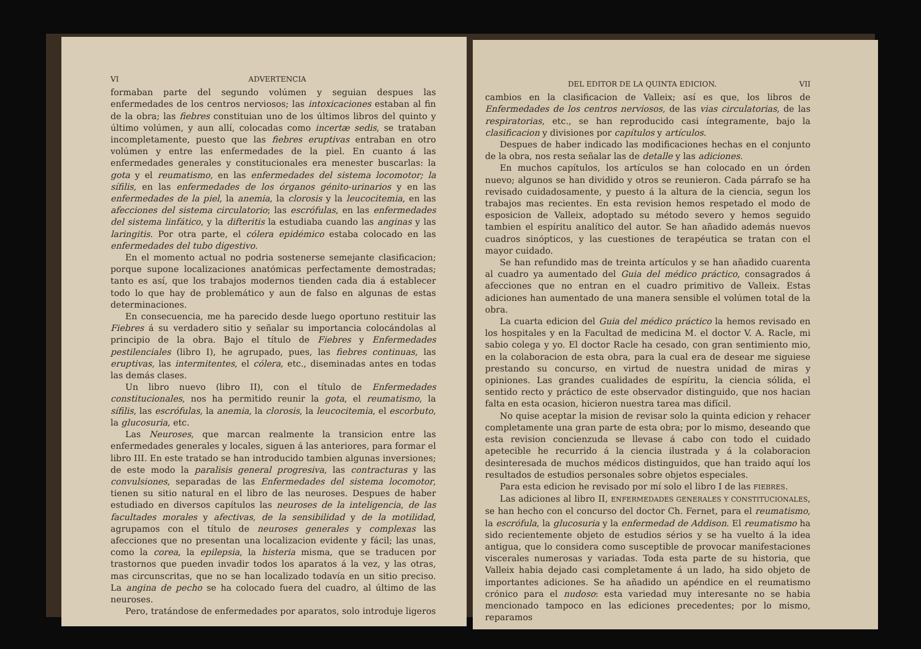VI ADVERTENCIA
formaban parte del segundo volúmen y seguian despues las enfermedades de los centros nerviosos; las intoxicaciones estaban al fin de la obra; las fiebres constituian uno de los últimos libros del quinto y último volúmen, y aun allí, colocadas como incertæ sedis, se trataban incompletamente, puesto que las fiebres eruptivas entraban en otro volúmen y entre las enfermedades de la piel. En cuanto á las enfermedades generales y constitucionales era menester buscarlas: la gota y el reumatismo, en las enfermedades del sistema locomotor; la sífilis, en las enfermedades de los órganos génito-urinarios y en las enfermedades de la piel, la anemia, la clorosis y la leucocitemia, en las afecciones del sistema circulatorio; las escrófulas, en las enfermedades del sistema linfático, y la difteritis la estudiaba cuando las anginas y las laringitis. Por otra parte, el cólera epidémico estaba colocado en las enfermedades del tubo digestivo.
En el momento actual no podria sostenerse semejante clasificacion; porque supone localizaciones anatómicas perfectamente demostradas; tanto es así, que los trabajos modernos tienden cada dia á establecer todo lo que hay de problemático y aun de falso en algunas de estas determinaciones.
En consecuencia, me ha parecido desde luego oportuno restituir las Fiebres á su verdadero sitio y señalar su importancia colocándolas al principio de la obra. Bajo el título de Fiebres y Enfermedades pestilenciales (libro I), he agrupado, pues, las fiebres continuas, las eruptivas, las intermitentes, el cólera, etc., diseminadas antes en todas las demás clases.
Un libro nuevo (libro II), con el título de Enfermedades constitucionales, nos ha permitido reunir la gota, el reumatismo, la sífilis, las escrófulas, la anemia, la clorosis, la leucocitemia, el escorbuto, la glucosuria, etc.
Las Neuroses, que marcan realmente la transicion entre las enfermedades generales y locales, siguen á las anteriores, para formar el libro III. En este tratado se han introducido tambien algunas inversiones; de este modo la paralisis general progresiva, las contracturas y las convulsiones, separadas de las Enfermedades del sistema locomotor, tienen su sitio natural en el libro de las neuroses. Despues de haber estudiado en diversos capítulos las neuroses de la inteligencia, de las facultades morales y afectivas, de la sensibilidad y de la motilidad, agrupamos con el título de neuroses generales y complexas las afecciones que no presentan una localizacion evidente y fácil; las unas, como la corea, la epilepsia, la histeria misma, que se traducen por trastornos que pueden invadir todos los aparatos á la vez, y las otras, mas circunscritas, que no se han localizado todavía en un sitio preciso. La angina de pecho se ha colocado fuera del cuadro, al último de las neuroses.
Pero, tratándose de enfermedades por aparatos, solo introduje ligeros
DEL EDITOR DE LA QUINTA EDICION. VII
cambios en la clasificacion de Valleix; así es que, los libros de Enfermedades de los centros nerviosos, de las vias circulatorias, de las respiratorias, etc., se han reproducido casi íntegramente, bajo la clasificacion y divisiones por capítulos y artículos.
Despues de haber indicado las modificaciones hechas en el conjunto de la obra, nos resta señalar las de detalle y las adiciones.
En muchos capítulos, los artículos se han colocado en un órden nuevo; algunos se han dividido y otros se reunieron. Cada párrafo se ha revisado cuidadosamente, y puesto á la altura de la ciencia, segun los trabajos mas recientes. En esta revision hemos respetado el modo de esposicion de Valleix, adoptado su método severo y hemos seguido tambien el espíritu analítico del autor. Se han añadido además nuevos cuadros sinópticos, y las cuestiones de terapéutica se tratan con el mayor cuidado.
Se han refundido mas de treinta artículos y se han añadido cuarenta al cuadro ya aumentado del Guia del médico práctico, consagrados á afecciones que no entran en el cuadro primitivo de Valleix. Estas adiciones han aumentado de una manera sensible el volúmen total de la obra.
La cuarta edicion del Guia del médico práctico la hemos revisado en los hospitales y en la Facultad de medicina M. el doctor V. A. Racle, mi sabio colega y yo. El doctor Racle ha cesado, con gran sentimiento mio, en la colaboracion de esta obra, para la cual era de desear me siguiese prestando su concurso, en virtud de nuestra unidad de miras y opiniones. Las grandes cualidades de espíritu, la ciencia sólida, el sentido recto y práctico de este observador distinguido, que nos hacian falta en esta ocasion, hicieron nuestra tarea mas difícil.
No quise aceptar la mision de revisar solo la quinta edicion y rehacer completamente una gran parte de esta obra; por lo mismo, deseando que esta revision concienzuda se llevase á cabo con todo el cuidado apetecible he recurrido á la ciencia ilustrada y á la colaboracion desinteresada de muchos médicos distinguidos, que han traido aquí los resultados de estudios personales sobre objetos especiales.
Para esta edicion he revisado por mí solo el libro I de las FIEBRES.
Las adiciones al libro II, ENFERMEDADES GENERALES Y CONSTITUCIONALES, se han hecho con el concurso del doctor Ch. Fernet, para el reumatismo, la escrófula, la glucosuria y la enfermedad de Addison. El reumatismo ha sido recientemente objeto de estudios sérios y se ha vuelto á la idea antigua, que lo considera como susceptible de provocar manifestaciones viscerales numerosas y variadas. Toda esta parte de su historia, que Valleix habia dejado casi completamente á un lado, ha sido objeto de importantes adiciones. Se ha añadido un apéndice en el reumatismo crónico para el nudoso: esta variedad muy interesante no se habia mencionado tampoco en las ediciones precedentes; por lo mismo, reparamos